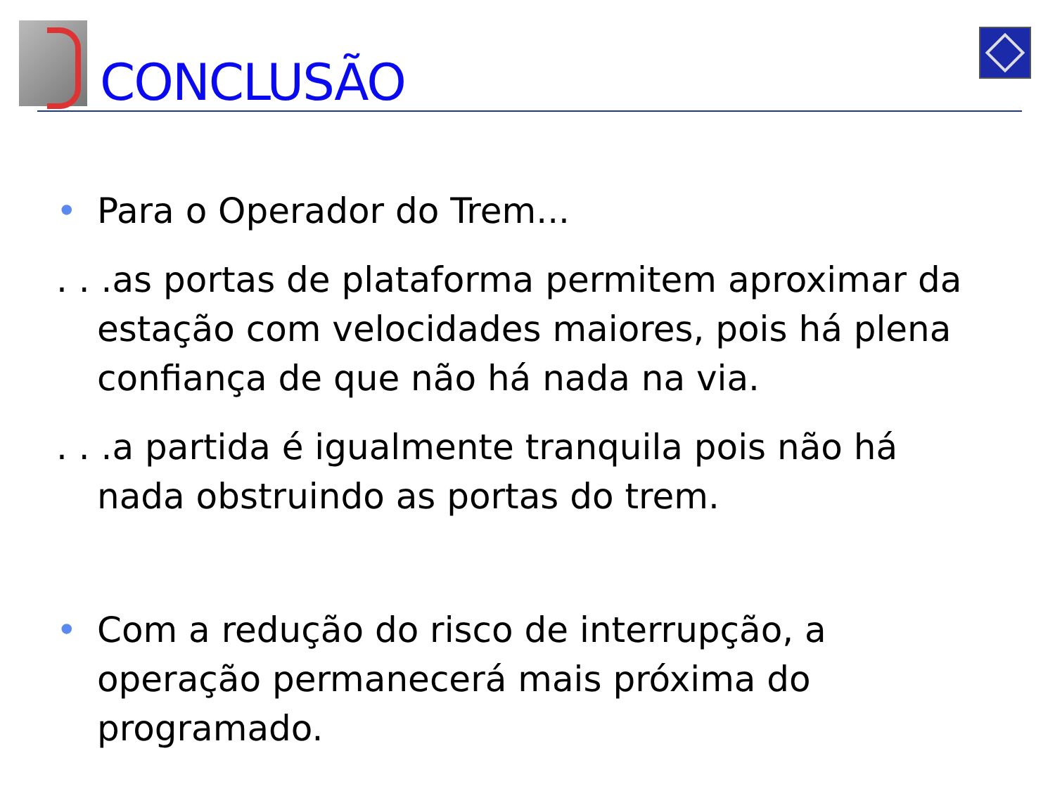CONCLUSÃO
• Para o Operador do Trem...
. . .as portas de plataforma permitem aproximar da estação com velocidades maiores, pois há plena confiança de que não há nada na via.
. . .a partida é igualmente tranquila pois não há nada obstruindo as portas do trem.
• Com a redução do risco de interrupção, a operação permanecerá mais próxima do programado.